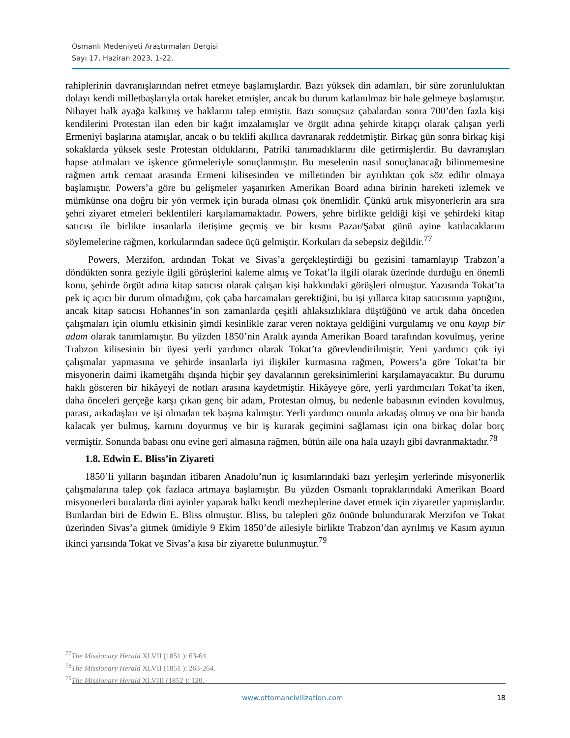Osmanlı Medeniyeti Araştırmaları Dergisi
Sayı 17, Haziran 2023, 1-22.
rahiplerinin davranışlarından nefret etmeye başlamışlardır. Bazı yüksek din adamları, bir süre zorunluluktan dolayı kendi milletbaşlarıyla ortak hareket etmişler, ancak bu durum katlanılmaz bir hale gelmeye başlamıştır. Nihayet halk ayağa kalkmış ve haklarını talep etmiştir. Bazı sonuçsuz çabalardan sonra 700’den fazla kişi kendilerini Protestan ilan eden bir kağıt imzalamışlar ve örgüt adına şehirde kitapçı olarak çalışan yerli Ermeniyi başlarına atamışlar, ancak o bu teklifi akıllıca davranarak reddetmiştir. Birkaç gün sonra birkaç kişi sokaklarda yüksek sesle Protestan olduklarını, Patriki tanımadıklarını dile getirmişlerdir. Bu davranışları hapse atılmaları ve işkence görmeleriyle sonuçlanmıştır. Bu meselenin nasıl sonuçlanacağı bilinmemesine rağmen artık cemaat arasında Ermeni kilisesinden ve milletinden bir ayrılıktan çok söz edilir olmaya başlamıştır. Powers’a göre bu gelişmeler yaşanırken Amerikan Board adına birinin hareketi izlemek ve mümkünse ona doğru bir yön vermek için burada olması çok önemlidir. Çünkü artık misyonerlerin ara sıra şehri ziyaret etmeleri beklentileri karşılamamaktadır. Powers, şehre birlikte geldiği kişi ve şehirdeki kitap satıcısı ile birlikte insanlarla iletişime geçmiş ve bir kısmı Pazar/Şabat günü ayine katılacaklarını söylemelerine rağmen, korkularından sadece üçü gelmiştir. Korkuları da sebepsiz değildir.<sup>77</sup>
Powers, Merzifon, ardından Tokat ve Sivas’a gerçekleştirdiği bu gezisini tamamlayıp Trabzon’a döndükten sonra geziyle ilgili görüşlerini kaleme almış ve Tokat’la ilgili olarak üzerinde durduğu en önemli konu, şehirde örgüt adına kitap satıcısı olarak çalışan kişi hakkındaki görüşleri olmuştur. Yazısında Tokat’ta pek iç açıcı bir durum olmadığını, çok çaba harcamaları gerektiğini, bu işi yıllarca kitap satıcısının yaptığını, ancak kitap satıcısı Hohannes’in son zamanlarda çeşitli ahlaksızlıklara düştüğünü ve artık daha önceden çalışmaları için olumlu etkisinin şimdi kesinlikle zarar veren noktaya geldiğini vurgulamış ve onu kayıp bir adam olarak tanımlamıştır. Bu yüzden 1850’nin Aralık ayında Amerikan Board tarafından kovulmuş, yerine Trabzon kilisesinin bir üyesi yerli yardımcı olarak Tokat’ta görevlendirilmiştir. Yeni yardımcı çok iyi çalışmalar yapmasına ve şehirde insanlarla iyi ilişkiler kurmasına rağmen, Powers’a göre Tokat’ta bir misyonerin daimi ikametgâhı dışında hiçbir şey davalarının gereksinimlerini karşılamayacaktır. Bu durumu haklı gösteren bir hikâyeyi de notları arasına kaydetmiştir. Hikâyeye göre, yerli yardımcıları Tokat’ta iken, daha önceleri gerçeğe karşı çıkan genç bir adam, Protestan olmuş, bu nedenle babasının evinden kovulmuş, parası, arkadaşları ve işi olmadan tek başına kalmıştır. Yerli yardımcı onunla arkadaş olmuş ve ona bir handa kalacak yer bulmuş, karnını doyurmuş ve bir iş kurarak geçimini sağlaması için ona birkaç dolar borç vermiştir. Sonunda babası onu evine geri almasına rağmen, bütün aile ona hala uzaylı gibi davranmaktadır.<sup>78</sup>
1.8. Edwin E. Bliss’in Ziyareti
1850’li yılların başından itibaren Anadolu’nun iç kısımlarındaki bazı yerleşim yerlerinde misyonerlik çalışmalarına talep çok fazlaca artmaya başlamıştır. Bu yüzden Osmanlı topraklarındaki Amerikan Board misyonerleri buralarda dini ayinler yaparak halkı kendi mezheplerine davet etmek için ziyaretler yapmışlardır. Bunlardan biri de Edwin E. Bliss olmuştur. Bliss, bu talepleri göz önünde bulundurarak Merzifon ve Tokat üzerinden Sivas’a gitmek ümidiyle 9 Ekim 1850’de ailesiyle birlikte Trabzon’dan ayrılmış ve Kasım ayının ikinci yarısında Tokat ve Sivas’a kısa bir ziyarette bulunmuştur.<sup>79</sup>
<sup>77</sup> The Missionary Herald XLVII (1851 ): 63-64.
<sup>78</sup> The Missionary Herald XLVII (1851 ): 263-264.
<sup>79</sup> The Missionary Herald XLVIII (1852 ): 120.
www.ottomancivilization.com 18